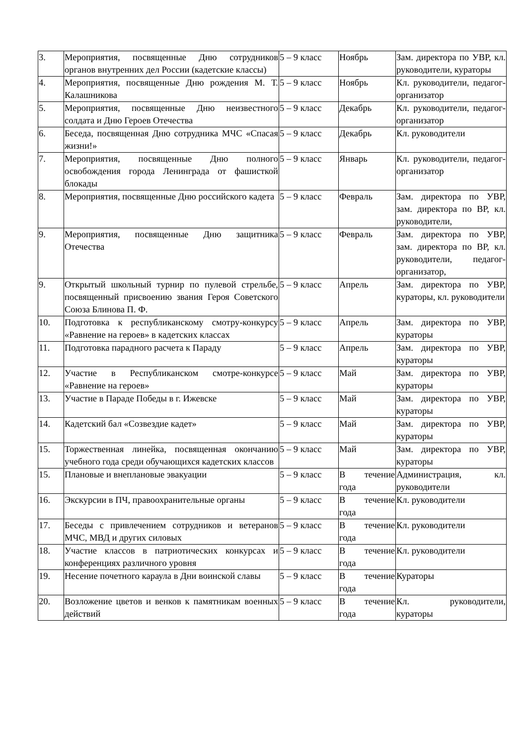| 3. | Мероприятия, посвященные Дню сотрудников органов внутренних дел России (кадетские классы) | 5 – 9 класс | Ноябрь | Зам. директора по УВР, кл. руководители, кураторы |
| 4. | Мероприятия, посвященные Дню рождения М. Т. Калашникова | 5 – 9 класс | Ноябрь | Кл. руководители, педагог-организатор |
| 5. | Мероприятия, посвященные Дню неизвестного солдата и Дню Героев Отечества | 5 – 9 класс | Декабрь | Кл. руководители, педагог-организатор |
| 6. | Беседа, посвященная Дню сотрудника МЧС «Спасая жизни!» | 5 – 9 класс | Декабрь | Кл. руководители |
| 7. | Мероприятия, посвященные Дню полного освобождения города Ленинграда от фашисткой блокады | 5 – 9 класс | Январь | Кл. руководители, педагог-организатор |
| 8. | Мероприятия, посвященные Дню российского кадета | 5 – 9 класс | Февраль | Зам. директора по УВР, зам. директора по ВР, кл. руководители, |
| 9. | Мероприятия, посвященные Дню защитника Отечества | 5 – 9 класс | Февраль | Зам. директора по УВР, зам. директора по ВР, кл. руководители, педагог-организатор, |
| 9. | Открытый школьный турнир по пулевой стрельбе, посвященный присвоению звания Героя Советского Союза Блинова П. Ф. | 5 – 9 класс | Апрель | Зам. директора по УВР, кураторы, кл. руководители |
| 10. | Подготовка к республиканскому смотру-конкурсу «Равнение на героев» в кадетских классах | 5 – 9 класс | Апрель | Зам. директора по УВР, кураторы |
| 11. | Подготовка парадного расчета к Параду | 5 – 9 класс | Апрель | Зам. директора по УВР, кураторы |
| 12. | Участие в Республиканском смотре-конкурсе «Равнение на героев» | 5 – 9 класс | Май | Зам. директора по УВР, кураторы |
| 13. | Участие в Параде Победы в г. Ижевске | 5 – 9 класс | Май | Зам. директора по УВР, кураторы |
| 14. | Кадетский бал «Созвездие кадет» | 5 – 9 класс | Май | Зам. директора по УВР, кураторы |
| 15. | Торжественная линейка, посвященная окончанию учебного года среди обучающихся кадетских классов | 5 – 9 класс | Май | Зам. директора по УВР, кураторы |
| 15. | Плановые и внеплановые эвакуации | 5 – 9 класс | В течение года | Администрация, кл. руководители |
| 16. | Экскурсии в ПЧ, правоохранительные органы | 5 – 9 класс | В течение года | Кл. руководители |
| 17. | Беседы с привлечением сотрудников и ветеранов МЧС, МВД и других силовых | 5 – 9 класс | В течение года | Кл. руководители |
| 18. | Участие классов в патриотических конкурсах и конференциях различного уровня | 5 – 9 класс | В течение года | Кл. руководители |
| 19. | Несение почетного караула в Дни воинской славы | 5 – 9 класс | В течение года | Кураторы |
| 20. | Возложение цветов и венков к памятникам военных действий | 5 – 9 класс | В течение года | Кл. руководители, кураторы |